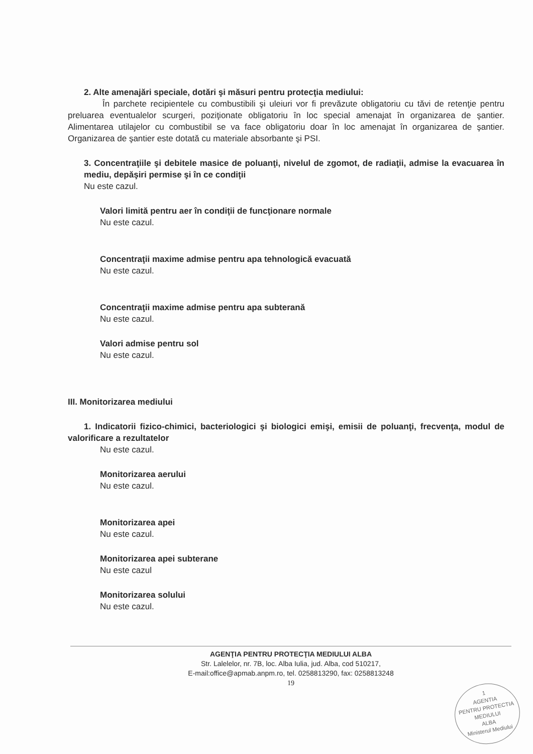2. Alte amenajări speciale, dotări şi măsuri pentru protecţia mediului:
În parchete recipientele cu combustibili şi uleiuri vor fi prevăzute obligatoriu cu tăvi de retenţie pentru preluarea eventualelor scurgeri, poziţionate obligatoriu în loc special amenajat în organizarea de şantier. Alimentarea utilajelor cu combustibil se va face obligatoriu doar în loc amenajat în organizarea de şantier. Organizarea de şantier este dotată cu materiale absorbante şi PSI.
3. Concentraţiile şi debitele masice de poluanţi, nivelul de zgomot, de radiaţii, admise la evacuarea în mediu, depăşiri permise şi în ce condiţii
Nu este cazul.
Valori limită pentru aer în condiţii de funcţionare normale
Nu este cazul.
Concentraţii maxime admise pentru apa tehnologică evacuată
Nu este cazul.
Concentraţii maxime admise pentru apa subterană
Nu este cazul.
Valori admise pentru sol
Nu este cazul.
III. Monitorizarea mediului
1. Indicatorii fizico-chimici, bacteriologici şi biologici emişi, emisii de poluanţi, frecvenţa, modul de valorificare a rezultatelor
Nu este cazul.
Monitorizarea aerului
Nu este cazul.
Monitorizarea apei
Nu este cazul.
Monitorizarea apei subterane
Nu este cazul
Monitorizarea solului
Nu este cazul.
AGENŢIA PENTRU PROTECŢIA MEDIULUI ALBA
Str. Lalelelor, nr. 7B, loc. Alba Iulia, jud. Alba, cod 510217,
E-mail:office@apmab.anpm.ro, tel. 0258813290, fax: 0258813248
19
1
AGENTIA
PENTRU PROTECTIA
MEDIULUI
ALBA
Ministerul Mediului